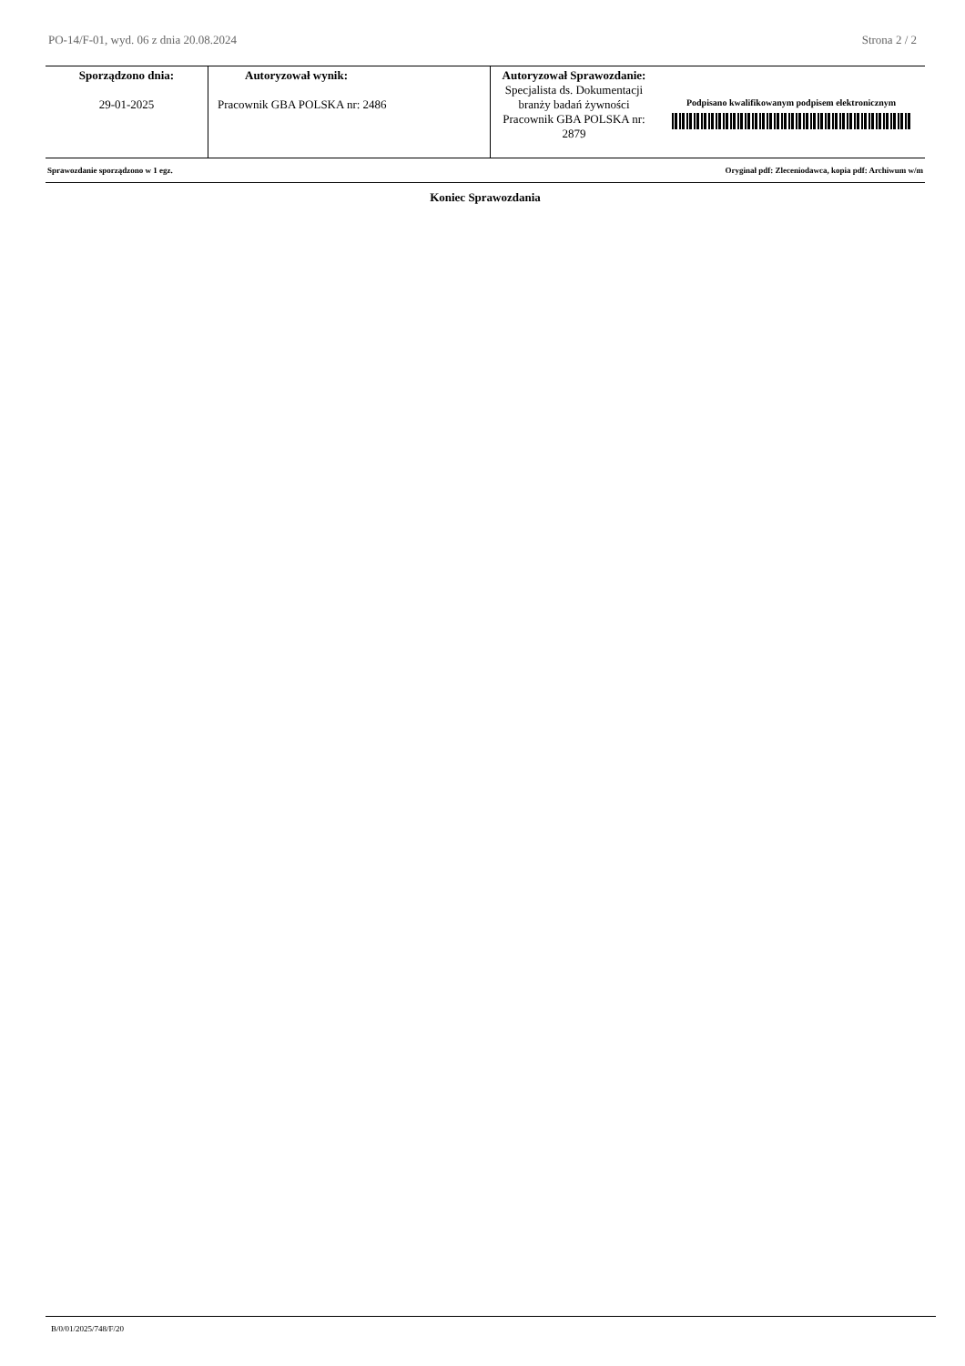PO-14/F-01, wyd. 06 z dnia 20.08.2024 Strona 2 / 2
| Sporządzono dnia: 29-01-2025 | Autoryzował wynik: Pracownik GBA POLSKA nr: 2486 | Autoryzował Sprawozdanie: Specjalista ds. Dokumentacji branży badań żywności Pracownik GBA POLSKA nr: 2879 | Podpisano kwalifikowanym podpisem elektronicznym |
Sprawozdanie sporządzono w 1 egz. Oryginał pdf: Zleceniodawca, kopia pdf: Archiwum w/m
Koniec Sprawozdania
B/0/01/2025/748/F/20